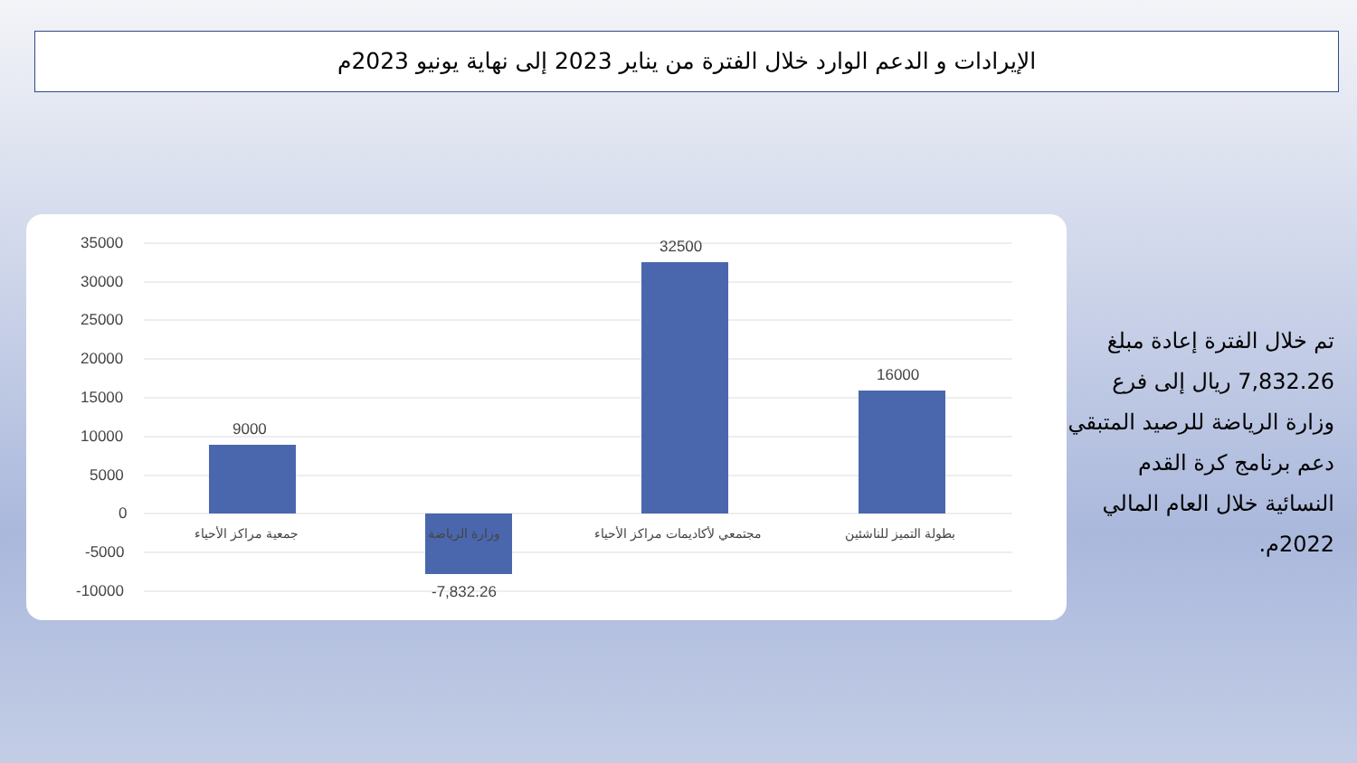الإيرادات و الدعم الوارد خلال الفترة من يناير 2023 إلى نهاية يونيو 2023م
35000
30000
25000
20000
15000
10000
5000
0
-5000
-10000
9000
32500
16000
-7,832.26
جمعية مراكز الأحياء وزارة الرياضة مجتمعي لأكاديمات مراكز الأحياء بطولة التميز للناشئين
تم خلال الفترة إعادة مبلغ 7,832.26 ريال إلى فرع وزارة الرياضة للرصيد المتبقي دعم برنامج كرة القدم النسائية خلال العام المالي 2022م.